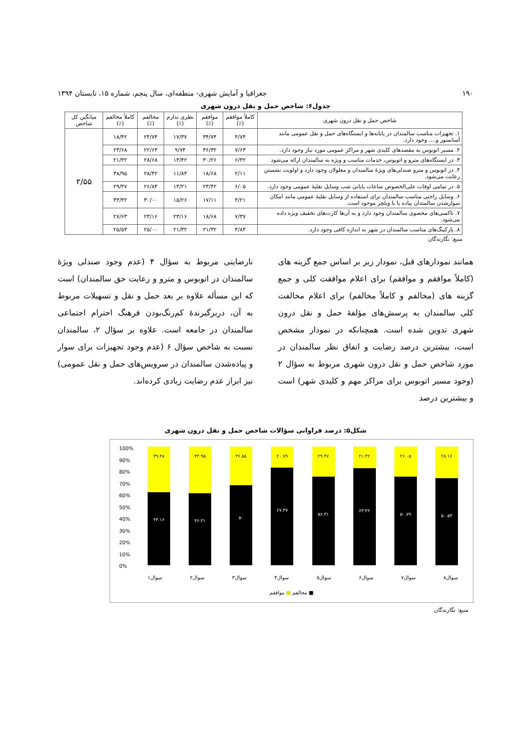۱۹۰ جغرافیا و آمایش شهری- منطقه‌ای، سال پنجم، شماره ۱۵، تابستان ۱۳۹۴
جدول۶: شاخص حمل و نقل درون شهری
| شاخص حمل و نقل درون شهری | کاملاً موافقم (٪) | موافقم (٪) | نظری ندارم (٪) | مخالفم (٪) | کاملاً مخالفم (٪) | میانگین کل شاخص |
| --- | --- | --- | --- | --- | --- | --- |
| ۱. تجهیزات مناسب سالمندان در پایانه‌ها و ایستگاه‌های حمل و نقل عمومی مانند آسانسور و.... وجود دارد. | ۴/۷۴ | ۳۴/۷۴ | ۱۷/۳۷ | ۲۴/۷۴ | ۱۸/۴۲ | ۲/۵۵ |
| ۲. مسیر اتوبوس به مقصدهای کلیدی شهر و مراکز عمومی مورد نیاز وجود دارد. | ۷/۶۳ | ۳۶/۳۲ | ۹/۷۴ | ۲۲/۶۳ | ۲۳/۶۸ | |
| ۳. در ایستگاه‌های مترو و اتوبوس، خدمات مناسب و ویژه به سالمندان ارائه می‌شود | ۶/۳۲ | ۳۰/۲۶ | ۱۳/۴۲ | ۲۸/۶۸ | ۲۱/۳۲ | |
| ۴. در اتوبوس و مترو صندلی‌های ویژۀ سالمندان و معلولان وجود دارد و اولویت نشستن رعایت می‌شود. | ۲/۱۱ | ۱۸/۶۸ | ۱۱/۸۴ | ۲۸/۴۲ | ۳۸/۹۵ | |
| ۵. در تمامی اوقات علی‌الخصوص ساعات پایانی شب وسایل نقلیۀ عمومی وجود دارد. | ۶/۰۵ | ۲۳/۴۲ | ۱۴/۲۱ | ۲۶/۸۴ | ۲۹/۴۷ | |
| ۶. وسایل راحتی مناسب سالمندان برای استفاده از وسایل نقلیۀ عمومی مانند امکان سوارشدن سالمندان پیاده یا با ویلچر موجود است. | ۴/۲۱ | ۱۷/۱۱ | ۱۵/۲۶ | ۳۰/۰۰ | ۳۳/۴۲ | |
| ۷. تاکسی‌های مخصوی سالمندان وجود دارد و به آن‌ها کارت‌های تخفیف ویژه داده می‌شود. | ۷/۳۷ | ۱۸/۶۸ | ۲۳/۱۶ | ۲۳/۱۶ | ۲۷/۶۳ | |
| ۸. پارکینگ‌های مناسب سالمندان در شهر به اندازه کافی وجود دارد. | ۴/۸۴ | ۲۱/۳۲ | ۲۱/۳۲ | ۲۵/۰۰ | ۲۵/۵۳ | |
منبع: نگارندگان
همانند نمودارهای قبل، نمودار زیر بر اساس جمع گزینه های (کاملاً موافقم و موافقم) برای اعلام موافقت کلی و جمع گزینه های (مخالفم و کاملاً مخالفم) برای اعلام مخالفت کلی سالمندان به پرسش‌های مؤلفۀ حمل و نقل درون شهری تدوین شده است. همچنانکه در نمودار مشخص است، بیشترین درصد رضایت و اتفاق نظر سالمندان در مورد شاخص حمل و نقل درون شهری مربوط به سؤال ۲ (وجود مسیر اتوبوس برای مراکز مهم و کلیدی شهر) است و بیشترین درصد
نارضایتی مربوط به سؤال ۴ (عدم وجود صندلی ویژۀ سالمندان در اتوبوس و مترو و رعایت حق سالمندان) است که این مسأله علاوه بر بعد حمل و نقل و تسهیلات مربوط به آن، دربرگیرندۀ کم‌رنگ‌بودن فرهنگ احترام اجتماعی سالمندان در جامعه است. علاوه بر سؤال ۲، سالمندان نسبت به شاخص سؤال ۶ (عدم وجود تجهیزات برای سوار و پیاده‌شدن سالمندان در سرویس‌های حمل و نقل عمومی) نیز ابراز عدم رضایت زیادی کرده‌اند.
شکل۵: درصد فراوانی سؤالات شاخص حمل و نقل درون شهری
100%
90%
80%
70%
60%
50%
40%
30%
20%
10%
0%
۳۹.۴۸
۴۳.۱۶
۴۳.۹۵
۴۶.۳۱
۳۶.۵۸
۵۰
۲۰.۷۹
۶۷.۳۷
۲۹.۴۷
۵۶.۳۱
۲۱.۳۲
۶۳.۴۲
۲۶.۰۵
۵۰.۷۹
۲۸.۱۶
۵۰.۵۳
سوال۱ سوال۲ سوال۳ سوال۴ سوال۵ سوال۶ سوال۷ سوال۸
■ مخالفم ■ موافقم
منبع: نگارندگان